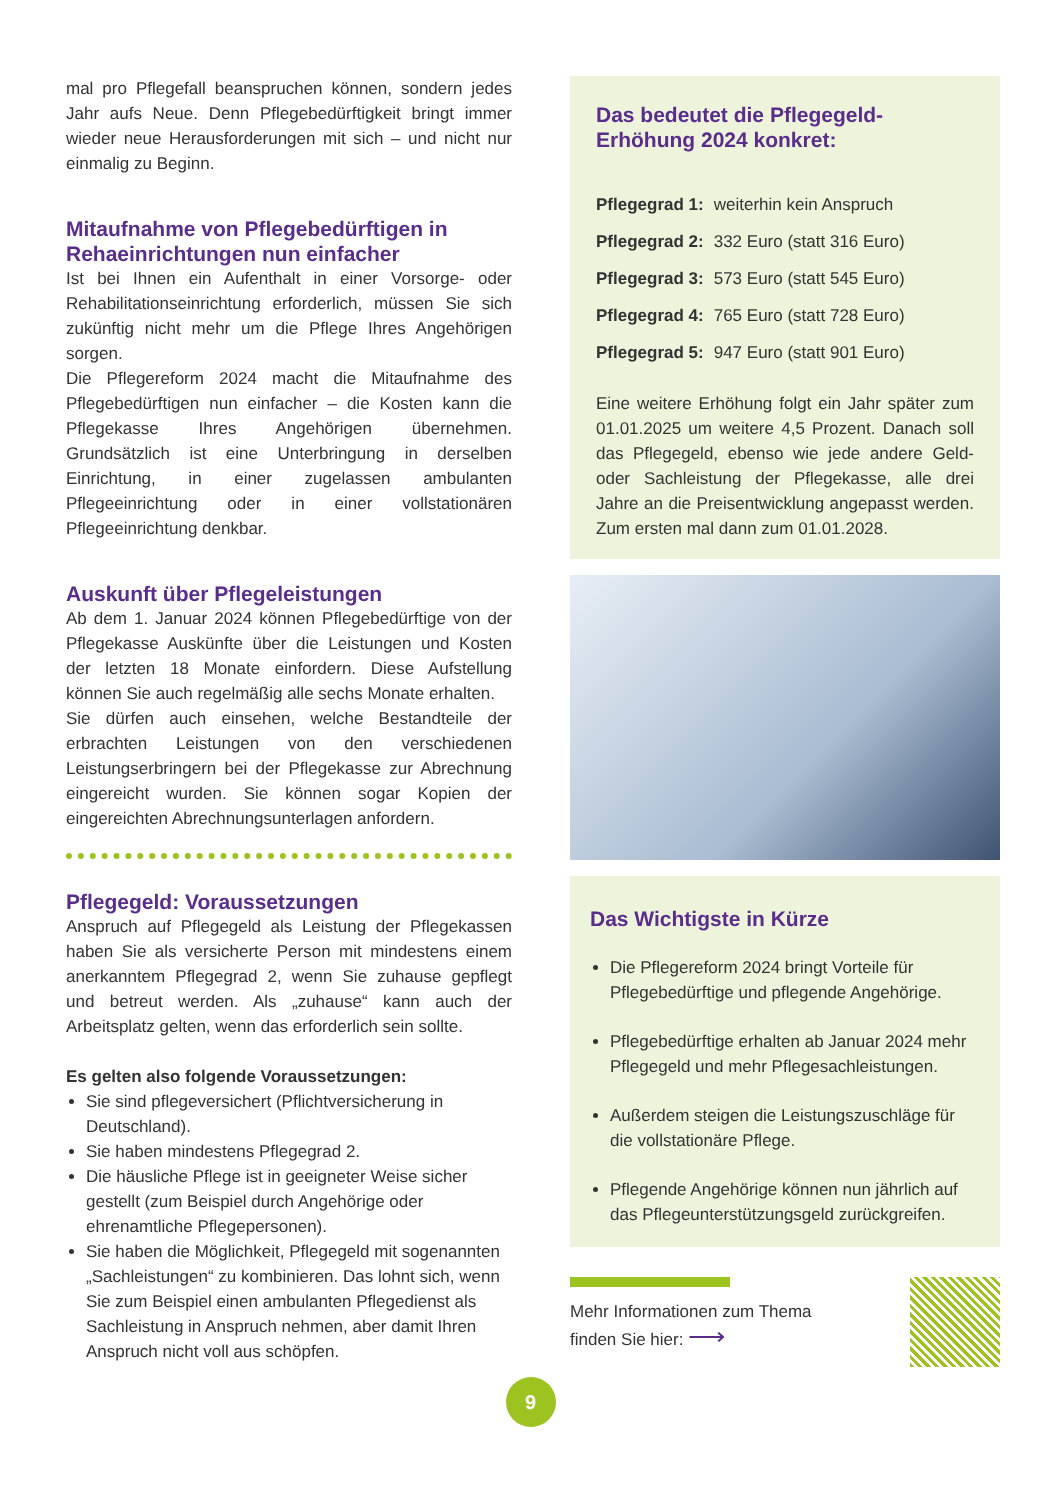mal pro Pflegefall beanspruchen können, sondern jedes Jahr aufs Neue. Denn Pflegebedürftigkeit bringt immer wieder neue Herausforderungen mit sich – und nicht nur einmalig zu Beginn.
Mitaufnahme von Pflegebedürftigen in Rehaeinrichtungen nun einfacher
Ist bei Ihnen ein Aufenthalt in einer Vorsorge- oder Rehabilitationseinrichtung erforderlich, müssen Sie sich zukünftig nicht mehr um die Pflege Ihres Angehörigen sorgen.
Die Pflegereform 2024 macht die Mitaufnahme des Pflegebedürftigen nun einfacher – die Kosten kann die Pflegekasse Ihres Angehörigen übernehmen. Grundsätzlich ist eine Unterbringung in derselben Einrichtung, in einer zugelassen ambulanten Pflegeeinrichtung oder in einer vollstationären Pflegeeinrichtung denkbar.
Auskunft über Pflegeleistungen
Ab dem 1. Januar 2024 können Pflegebedürftige von der Pflegekasse Auskünfte über die Leistungen und Kosten der letzten 18 Monate einfordern. Diese Aufstellung können Sie auch regelmäßig alle sechs Monate erhalten.
Sie dürfen auch einsehen, welche Bestandteile der erbrachten Leistungen von den verschiedenen Leistungserbringern bei der Pflegekasse zur Abrechnung eingereicht wurden. Sie können sogar Kopien der eingereichten Abrechnungsunterlagen anfordern.
Pflegegeld: Voraussetzungen
Anspruch auf Pflegegeld als Leistung der Pflegekassen haben Sie als versicherte Person mit mindestens einem anerkanntem Pflegegrad 2, wenn Sie zuhause gepflegt und betreut werden. Als „zuhause“ kann auch der Arbeitsplatz gelten, wenn das erforderlich sein sollte.
Es gelten also folgende Voraussetzungen:
Sie sind pflegeversichert (Pflichtversicherung in Deutschland).
Sie haben mindestens Pflegegrad 2.
Die häusliche Pflege ist in geeigneter Weise sicher gestellt (zum Beispiel durch Angehörige oder ehrenamtliche Pflegepersonen).
Sie haben die Möglichkeit, Pflegegeld mit sogenannten „Sachleistungen“ zu kombinieren. Das lohnt sich, wenn Sie zum Beispiel einen ambulanten Pflegedienst als Sachleistung in Anspruch nehmen, aber damit Ihren Anspruch nicht voll aus schöpfen.
Das bedeutet die Pflegegeld-Erhöhung 2024 konkret:
| Pflegegrad 1: | weiterhin kein Anspruch |
| Pflegegrad 2: | 332 Euro (statt 316 Euro) |
| Pflegegrad 3: | 573 Euro (statt 545 Euro) |
| Pflegegrad 4: | 765 Euro (statt 728 Euro) |
| Pflegegrad 5: | 947 Euro (statt 901 Euro) |
Eine weitere Erhöhung folgt ein Jahr später zum 01.01.2025 um weitere 4,5 Prozent. Danach soll das Pflegegeld, ebenso wie jede andere Geld- oder Sachleistung der Pflegekasse, alle drei Jahre an die Preisentwicklung angepasst werden. Zum ersten mal dann zum 01.01.2028.
Das Wichtigste in Kürze
Die Pflegereform 2024 bringt Vorteile für Pflegebedürftige und pflegende Angehörige.
Pflegebedürftige erhalten ab Januar 2024 mehr Pflegegeld und mehr Pflegesachleistungen.
Außerdem steigen die Leistungszuschläge für die vollstationäre Pflege.
Pflegende Angehörige können nun jährlich auf das Pflegeunterstützungsgeld zurückgreifen.
Mehr Informationen zum Thema
finden Sie hier: ⟶
9